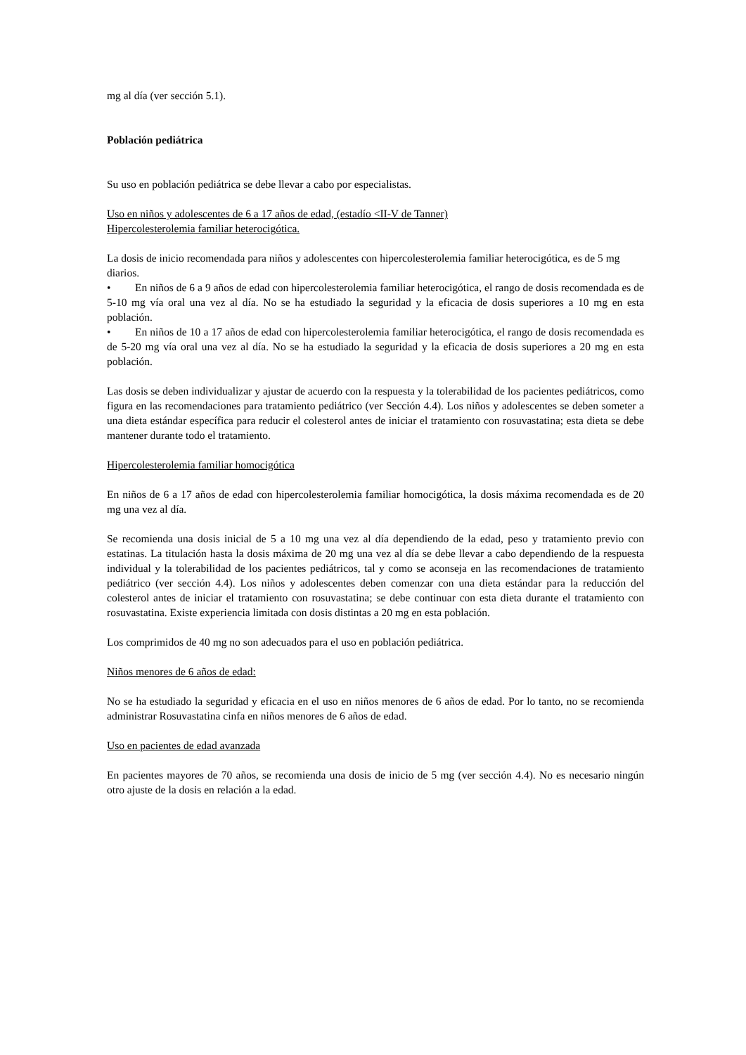mg al día (ver sección 5.1).
Población pediátrica
Su uso en población pediátrica se debe llevar a cabo por especialistas.
Uso en niños y adolescentes de 6 a 17 años de edad, (estadío <II-V de Tanner)
Hipercolesterolemia familiar heterocigótica.
La dosis de inicio recomendada para niños y adolescentes con hipercolesterolemia familiar heterocigótica, es de 5 mg diarios.
• En niños de 6 a 9 años de edad con hipercolesterolemia familiar heterocigótica, el rango de dosis recomendada es de 5-10 mg vía oral una vez al día. No se ha estudiado la seguridad y la eficacia de dosis superiores a 10 mg en esta población.
• En niños de 10 a 17 años de edad con hipercolesterolemia familiar heterocigótica, el rango de dosis recomendada es de 5-20 mg vía oral una vez al día. No se ha estudiado la seguridad y la eficacia de dosis superiores a 20 mg en esta población.
Las dosis se deben individualizar y ajustar de acuerdo con la respuesta y la tolerabilidad de los pacientes pediátricos, como figura en las recomendaciones para tratamiento pediátrico (ver Sección 4.4). Los niños y adolescentes se deben someter a una dieta estándar específica para reducir el colesterol antes de iniciar el tratamiento con rosuvastatina; esta dieta se debe mantener durante todo el tratamiento.
Hipercolesterolemia familiar homocigótica
En niños de 6 a 17 años de edad con hipercolesterolemia familiar homocigótica, la dosis máxima recomendada es de 20 mg una vez al día.
Se recomienda una dosis inicial de 5 a 10 mg una vez al día dependiendo de la edad, peso y tratamiento previo con estatinas. La titulación hasta la dosis máxima de 20 mg una vez al día se debe llevar a cabo dependiendo de la respuesta individual y la tolerabilidad de los pacientes pediátricos, tal y como se aconseja en las recomendaciones de tratamiento pediátrico (ver sección 4.4). Los niños y adolescentes deben comenzar con una dieta estándar para la reducción del colesterol antes de iniciar el tratamiento con rosuvastatina; se debe continuar con esta dieta durante el tratamiento con rosuvastatina. Existe experiencia limitada con dosis distintas a 20 mg en esta población.
Los comprimidos de 40 mg no son adecuados para el uso en población pediátrica.
Niños menores de 6 años de edad:
No se ha estudiado la seguridad y eficacia en el uso en niños menores de 6 años de edad. Por lo tanto, no se recomienda administrar Rosuvastatina cinfa en niños menores de 6 años de edad.
Uso en pacientes de edad avanzada
En pacientes mayores de 70 años, se recomienda una dosis de inicio de 5 mg (ver sección 4.4). No es necesario ningún otro ajuste de la dosis en relación a la edad.